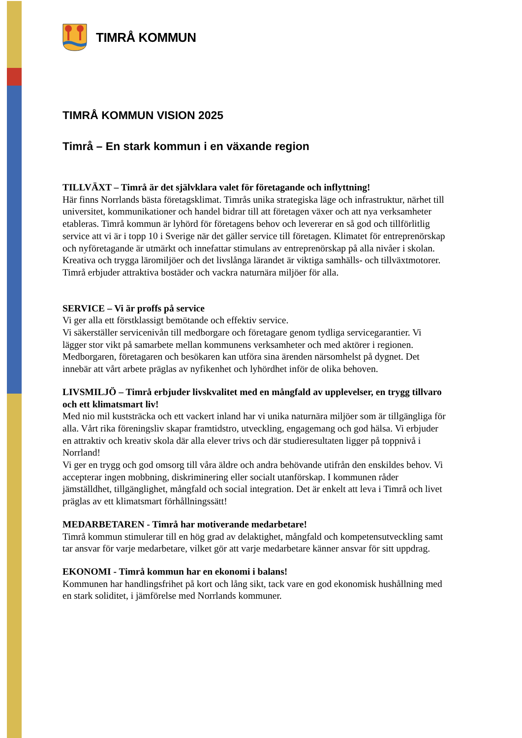TIMRÅ KOMMUN
TIMRÅ KOMMUN VISION 2025
Timrå – En stark kommun i en växande region
TILLVÄXT – Timrå är det självklara valet för företagande och inflyttning!
Här finns Norrlands bästa företagsklimat. Timrås unika strategiska läge och infrastruktur, närhet till universitet, kommunikationer och handel bidrar till att företagen växer och att nya verksamheter etableras. Timrå kommun är lyhörd för företagens behov och levererar en så god och tillförlitlig service att vi är i topp 10 i Sverige när det gäller service till företagen. Klimatet för entreprenörskap och nyföretagande är utmärkt och innefattar stimulans av entreprenörskap på alla nivåer i skolan.
Kreativa och trygga läromiljöer och det livslånga lärandet är viktiga samhälls- och tillväxtmotorer. Timrå erbjuder attraktiva bostäder och vackra naturnära miljöer för alla.
SERVICE – Vi är proffs på service
Vi ger alla ett förstklassigt bemötande och effektiv service.
Vi säkerställer servicenivån till medborgare och företagare genom tydliga servicegarantier. Vi lägger stor vikt på samarbete mellan kommunens verksamheter och med aktörer i regionen. Medborgaren, företagaren och besökaren kan utföra sina ärenden närsomhelst på dygnet. Det innebär att vårt arbete präglas av nyfikenhet och lyhördhet inför de olika behoven.
LIVSMILJÖ – Timrå erbjuder livskvalitet med en mångfald av upplevelser, en trygg tillvaro och ett klimatsmart liv!
Med nio mil kuststräcka och ett vackert inland har vi unika naturnära miljöer som är tillgängliga för alla. Vårt rika föreningsliv skapar framtidstro, utveckling, engagemang och god hälsa. Vi erbjuder en attraktiv och kreativ skola där alla elever trivs och där studieresultaten ligger på toppnivå i Norrland!
Vi ger en trygg och god omsorg till våra äldre och andra behövande utifrån den enskildes behov. Vi accepterar ingen mobbning, diskriminering eller socialt utanförskap. I kommunen råder jämställdhet, tillgänglighet, mångfald och social integration. Det är enkelt att leva i Timrå och livet präglas av ett klimatsmart förhållningssätt!
MEDARBETAREN - Timrå har motiverande medarbetare!
Timrå kommun stimulerar till en hög grad av delaktighet, mångfald och kompetensutveckling samt tar ansvar för varje medarbetare, vilket gör att varje medarbetare känner ansvar för sitt uppdrag.
EKONOMI - Timrå kommun har en ekonomi i balans!
Kommunen har handlingsfrihet på kort och lång sikt, tack vare en god ekonomisk hushållning med en stark soliditet, i jämförelse med Norrlands kommuner.